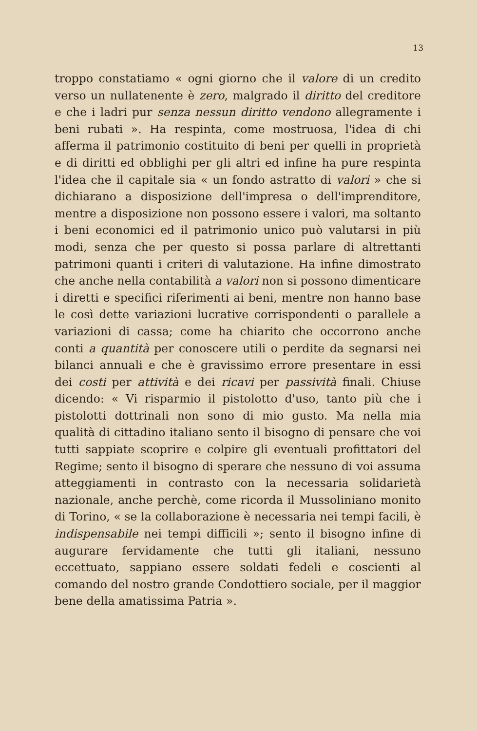13
troppo constatiamo « ogni giorno che il valore di un credito verso un nullatenente è zero, malgrado il diritto del creditore e che i ladri pur senza nessun diritto vendono allegramente i beni rubati ». Ha respinta, come mostruosa, l'idea di chi afferma il patrimonio costituito di beni per quelli in proprietà e di diritti ed obblighi per gli altri ed infine ha pure respinta l'idea che il capitale sia « un fondo astratto di valori » che si dichiarano a disposizione dell'impresa o dell'imprenditore, mentre a disposizione non possono essere i valori, ma soltanto i beni economici ed il patrimonio unico può valutarsi in più modi, senza che per questo si possa parlare di altrettanti patrimoni quanti i criteri di valutazione. Ha infine dimostrato che anche nella contabilità a valori non si possono dimenticare i diretti e specifici riferimenti ai beni, mentre non hanno base le così dette variazioni lucrative corrispondenti o parallele a variazioni di cassa; come ha chiarito che occorrono anche conti a quantità per conoscere utili o perdite da segnarsi nei bilanci annuali e che è gravissimo errore presentare in essi dei costi per attività e dei ricavi per passività finali. Chiuse dicendo: « Vi risparmio il pistolotto d'uso, tanto più che i pistolotti dottrinali non sono di mio gusto. Ma nella mia qualità di cittadino italiano sento il bisogno di pensare che voi tutti sappiate scoprire e colpire gli eventuali profittatori del Regime; sento il bisogno di sperare che nessuno di voi assuma atteggiamenti in contrasto con la necessaria solidarietà nazionale, anche perchè, come ricorda il Mussoliniano monito di Torino, « se la collaborazione è necessaria nei tempi facili, è indispensabile nei tempi difficili »; sento il bisogno infine di augurare fervidamente che tutti gli italiani, nessuno eccettuato, sappiano essere soldati fedeli e coscienti al comando del nostro grande Condottiero sociale, per il maggior bene della amatissima Patria ».